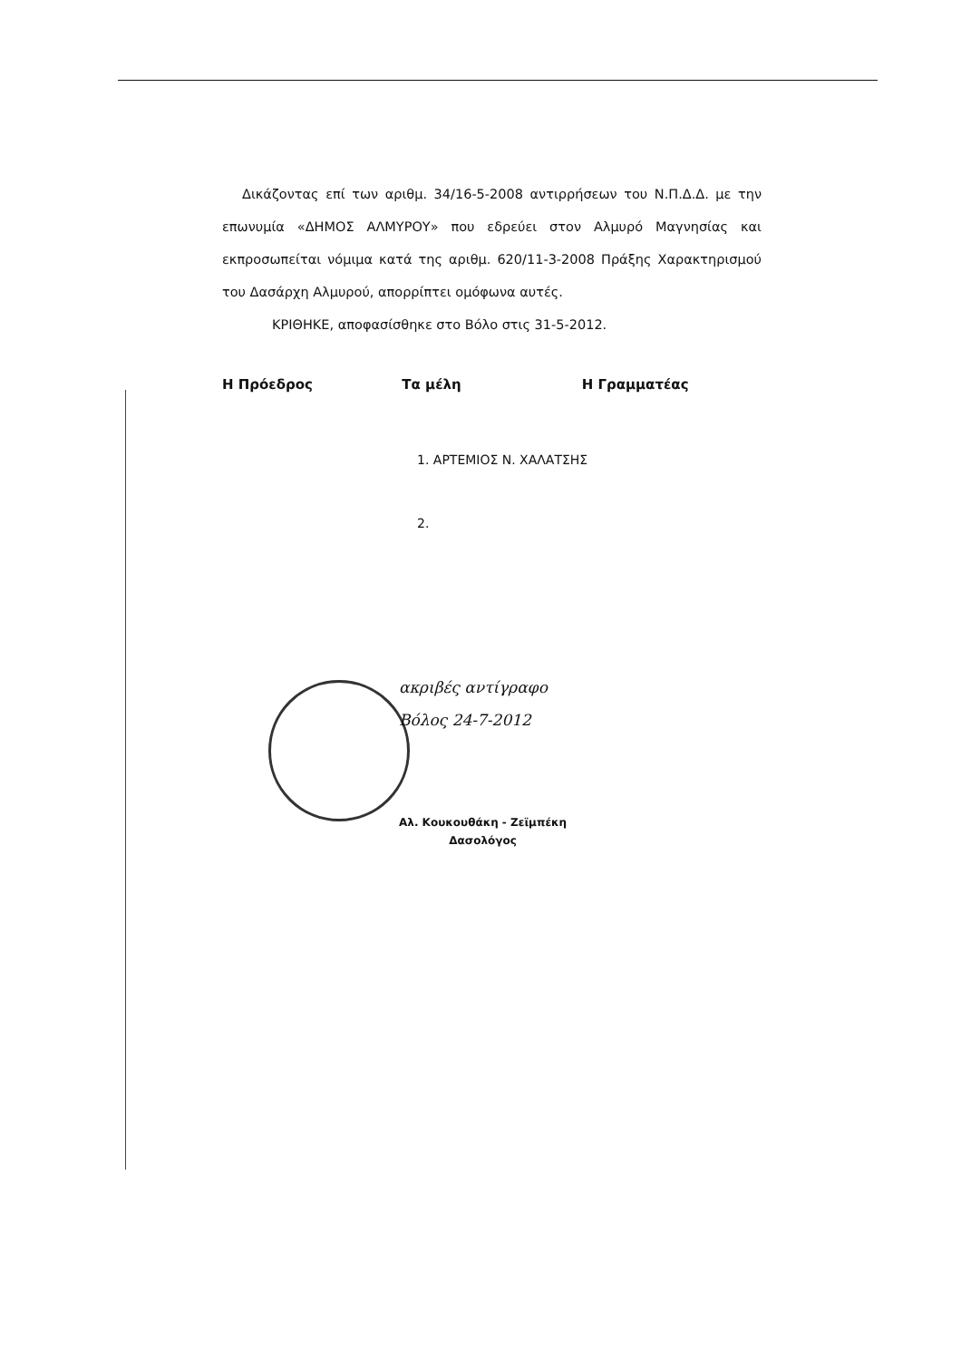Δικάζοντας επί των αριθμ. 34/16-5-2008 αντιρρήσεων του Ν.Π.Δ.Δ. με την επωνυμία «ΔΗΜΟΣ ΑΛΜΥΡΟΥ» που εδρεύει στον Αλμυρό Μαγνησίας και εκπροσωπείται νόμιμα κατά της αριθμ. 620/11-3-2008 Πράξης Χαρακτηρισμού του Δασάρχη Αλμυρού, απορρίπτει ομόφωνα αυτές.
ΚΡΙΘΗΚΕ, αποφασίσθηκε στο Βόλο στις 31-5-2012.
Η Πρόεδρος Τα μέλη Η Γραμματέας
1. ΑΡΤΕΜΙΟΣ Ν. ΧΑΛΑΤΣΗΣ
2.
ακριβές αντίγραφο
Βόλος 24-7-2012
Αλ. Κουκουθάκη - Ζεϊμπέκη
Δασολόγος